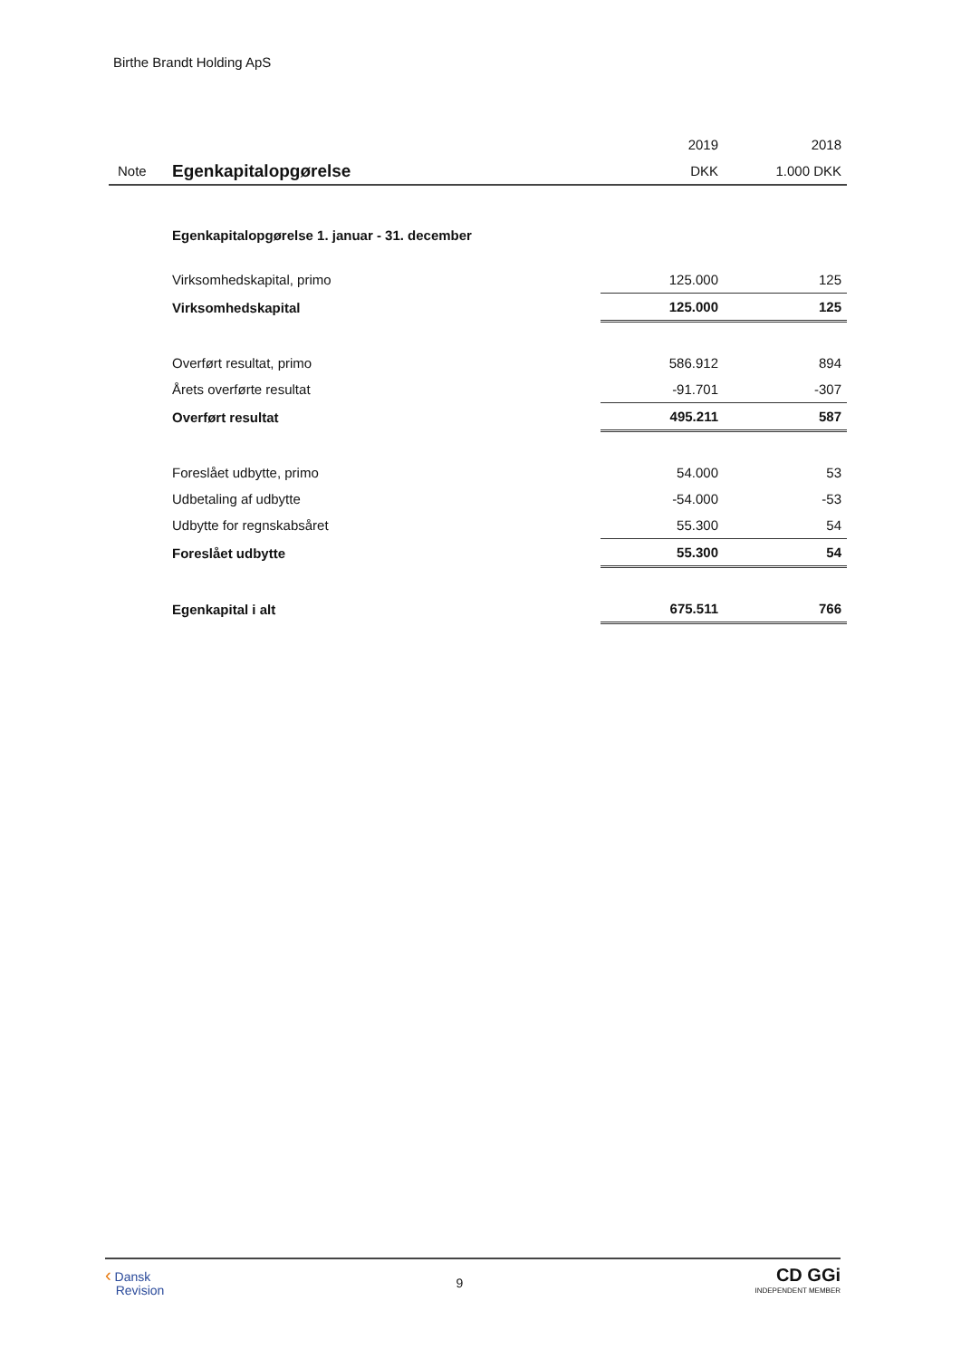Birthe Brandt Holding ApS
| | | 2019 | 2018 |
| Note | Egenkapitalopgørelse | DKK | 1.000 DKK |
| | Egenkapitalopgørelse 1. januar - 31. december | | |
| | Virksomhedskapital, primo | 125.000 | 125 |
| | Virksomhedskapital | 125.000 | 125 |
| | Overført resultat, primo | 586.912 | 894 |
| | Årets overførte resultat | -91.701 | -307 |
| | Overført resultat | 495.211 | 587 |
| | Foreslået udbytte, primo | 54.000 | 53 |
| | Udbetaling af udbytte | -54.000 | -53 |
| | Udbytte for regnskabsåret | 55.300 | 54 |
| | Foreslået udbytte | 55.300 | 54 |
| | Egenkapital i alt | 675.511 | 766 |
‹ Dansk
Revision
9
CD GGi
INDEPENDENT MEMBER